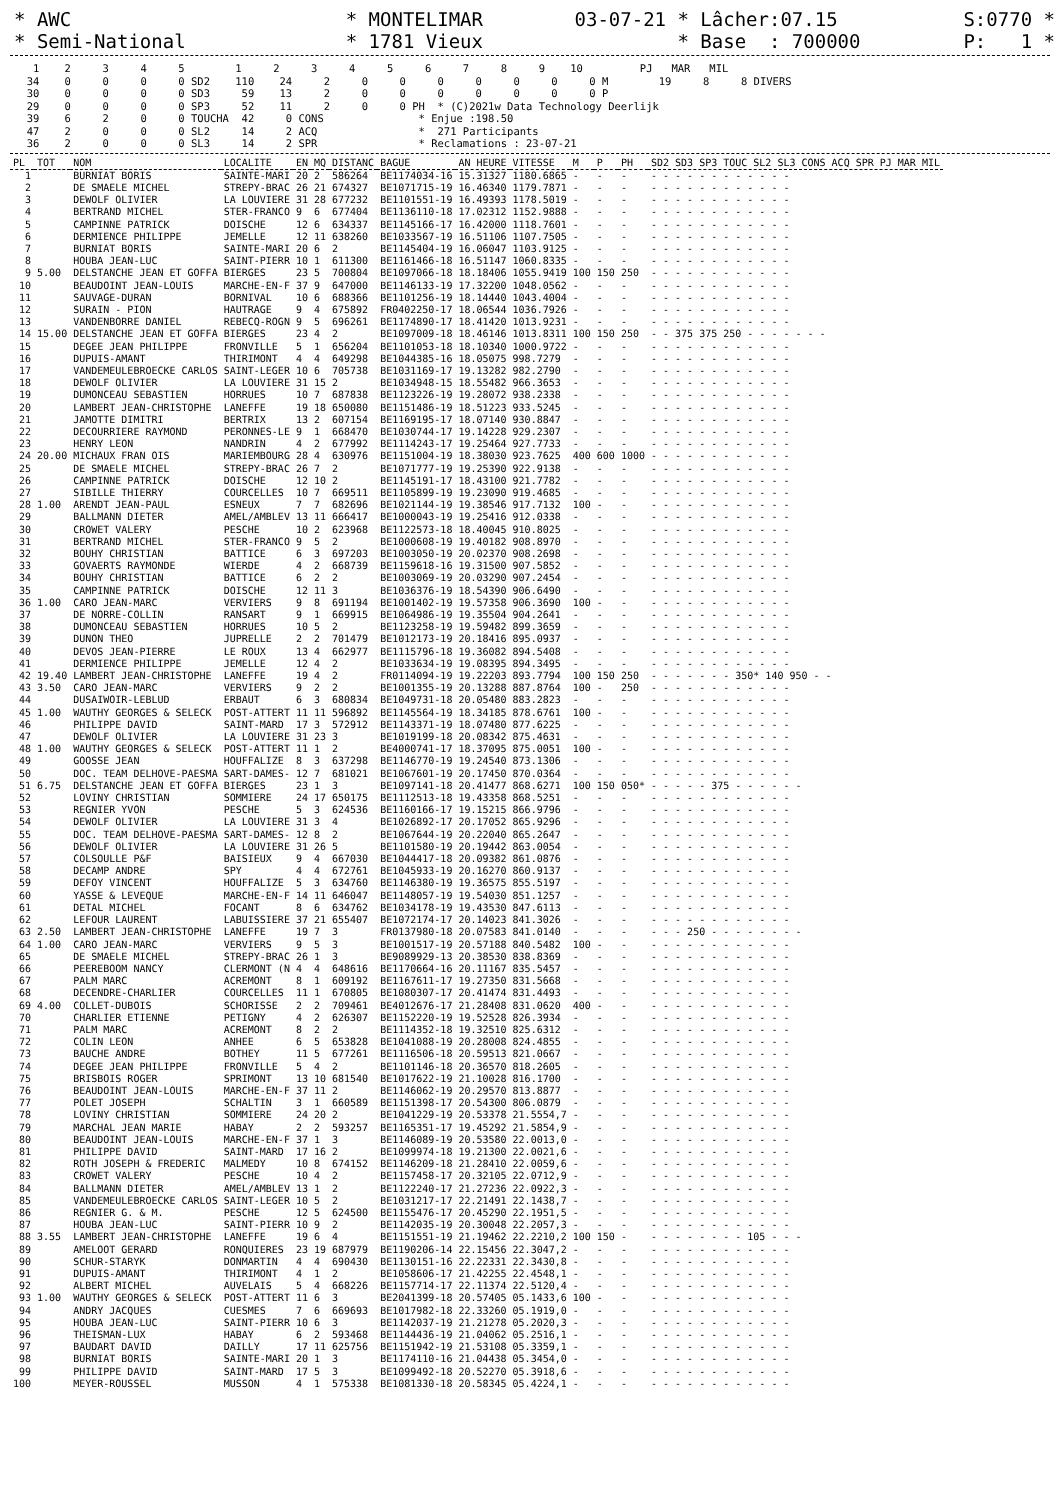* AWC                        * MONTELIMAR        03-07-21 * Lâcher:07.15           S:0770 *
* Semi-National              * 1781 Vieux                 * Base  : 700000         P:   1 *
   1    2     3     4     5        1     2     3     4     5     6     7     8     9    10         PJ   MAR   MIL
  34    0     0     0     0 SD2    110    24     2     0     0     0     0     0     0     0 M        19     8     8 DIVERS
  30    0     0     0     0 SD3     59    13     2     0     0     0     0     0     0     0 P
  29    0     0     0     0 SP3     52    11     2     0     0 PH  * (C)2021w Data Technology Deerlijk
  39    6     2     0     0 TOUCHA  42     0 CONS               * Enjue :198.50
  47    2     0     0     0 SL2     14     2 ACQ                *  271 Participants
  36    2     0     0     0 SL3     14     2 SPR                * Reclamations : 23-07-21
| PL | TOT | NOM | LOCALITE | EN | MQ | DISTANC | BAGUE | AN HEURE | VITESSE | M | P | PH | SD2 SD3 SP3 TOUC SL2 SL3 CONS ACQ SPR PJ MAR MIL |
| --- | --- | --- | --- | --- | --- | --- | --- | --- | --- | --- | --- | --- | --- |
| 1 | | BURNIAT BORIS | SAINTE-MARI | 20 | 2 | 586264 | BE1174034-16 | 15.31327 | 1180.6865 | - | - | - | - - - - - - - - - - - - |
| 2 | | DE SMAELE MICHEL | STREPY-BRAC | 26 | 21 | 674327 | BE1071715-19 | 16.46340 | 1179.7871 | - | - | - | - - - - - - - - - - - - |
| 3 | | DEWOLF OLIVIER | LA LOUVIERE | 31 | 28 | 677232 | BE1101551-19 | 16.49393 | 1178.5019 | - | - | - | - - - - - - - - - - - - |
| 4 | | BERTRAND MICHEL | STER-FRANCO | 9 | 6 | 677404 | BE1136110-18 | 17.02312 | 1152.9888 | - | - | - | - - - - - - - - - - - - |
| 5 | | CAMPINNE PATRICK | DOISCHE | 12 | 6 | 634337 | BE1145166-17 | 16.42000 | 1118.7601 | - | - | - | - - - - - - - - - - - - |
| 6 | | DERMIENCE PHILIPPE | JEMELLE | 12 | 11 | 638260 | BE1033567-19 | 16.51106 | 1107.7505 | - | - | - | - - - - - - - - - - - - |
| 7 | | BURNIAT BORIS | SAINTE-MARI | 20 | 6 | 2 | BE1145404-19 | 16.06047 | 1103.9125 | - | - | - | - - - - - - - - - - - - |
| 8 | | HOUBA JEAN-LUC | SAINT-PIERR | 10 | 1 | 611300 | BE1161466-18 | 16.51147 | 1060.8335 | - | - | - | - - - - - - - - - - - - |
| 9 | 5.00 | DELSTANCHE JEAN ET GOFFA | BIERGES | 23 | 5 | 700804 | BE1097066-18 | 18.18406 | 1055.9419 | 100 | 150 | 250 | - - - - - - - - - - - - |
| 10 | | BEAUDOINT JEAN-LOUIS | MARCHE-EN-F | 37 | 9 | 647000 | BE1146133-19 | 17.32200 | 1048.0562 | - | - | - | - - - - - - - - - - - - |
| 11 | | SAUVAGE-DURAN | BORNIVAL | 10 | 6 | 688366 | BE1101256-19 | 18.14440 | 1043.4004 | - | - | - | - - - - - - - - - - - - |
| 12 | | SURAIN - PION | HAUTRAGE | 9 | 4 | 675892 | FR0402250-17 | 18.06544 | 1036.7926 | - | - | - | - - - - - - - - - - - - |
| 13 | | VANDENBORRE DANIEL | REBECQ-ROGN | 9 | 5 | 696261 | BE1174890-17 | 18.41420 | 1013.9231 | - | - | - | - - - - - - - - - - - - |
| 14 | 15.00 | DELSTANCHE JEAN ET GOFFA | BIERGES | 23 | 4 | 2 | BE1097009-18 | 18.46146 | 1013.8311 | 100 | 150 | 250 | - - 375 375 250 - - - - - - - |
| 15 | | DEGEE JEAN PHILIPPE | FRONVILLE | 5 | 1 | 656204 | BE1101053-18 | 18.10340 | 1000.9722 | - | - | - | - - - - - - - - - - - - |
| 16 | | DUPUIS-AMANT | THIRIMONT | 4 | 4 | 649298 | BE1044385-16 | 18.05075 | 998.7279 | - | - | - | - - - - - - - - - - - - |
| 17 | | VANDEMEULEBROECKE CARLOS | SAINT-LEGER | 10 | 6 | 705738 | BE1031169-17 | 19.13282 | 982.2790 | - | - | - | - - - - - - - - - - - - |
| 18 | | DEWOLF OLIVIER | LA LOUVIERE | 31 | 15 | 2 | BE1034948-15 | 18.55482 | 966.3653 | - | - | - | - - - - - - - - - - - - |
| 19 | | DUMONCEAU SEBASTIEN | HORRUES | 10 | 7 | 687838 | BE1123226-19 | 19.28072 | 938.2338 | - | - | - | - - - - - - - - - - - - |
| 20 | | LAMBERT JEAN-CHRISTOPHE | LANEFFE | 19 | 18 | 650080 | BE1151486-19 | 18.51223 | 933.5245 | - | - | - | - - - - - - - - - - - - |
| 21 | | JAMOTTE DIMITRI | BERTRIX | 13 | 2 | 607154 | BE1169195-17 | 18.07140 | 930.8847 | - | - | - | - - - - - - - - - - - - |
| 22 | | DECOURRIERE RAYMOND | PERONNES-LE | 9 | 1 | 668470 | BE1030744-17 | 19.14228 | 929.2307 | - | - | - | - - - - - - - - - - - - |
| 23 | | HENRY LEON | NANDRIN | 4 | 2 | 677992 | BE1114243-17 | 19.25464 | 927.7733 | - | - | - | - - - - - - - - - - - - |
| 24 | 20.00 | MICHAUX FRAN OIS | MARIEMBOURG | 28 | 4 | 630976 | BE1151004-19 | 18.38030 | 923.7625 | 400 | 600 | 1000 | - - - - - - - - - - - - |
| 25 | | DE SMAELE MICHEL | STREPY-BRAC | 26 | 7 | 2 | BE1071777-19 | 19.25390 | 922.9138 | - | - | - | - - - - - - - - - - - - |
| 26 | | CAMPINNE PATRICK | DOISCHE | 12 | 10 | 2 | BE1145191-17 | 18.43100 | 921.7782 | - | - | - | - - - - - - - - - - - - |
| 27 | | SIBILLE THIERRY | COURCELLES | 10 | 7 | 669511 | BE1105899-19 | 19.23090 | 919.4685 | - | - | - | - - - - - - - - - - - - |
| 28 | 1.00 | ARENDT JEAN-PAUL | ESNEUX | 7 | 7 | 682696 | BE1021144-19 | 19.38546 | 917.7132 | 100 | - | - | - - - - - - - - - - - - |
| 29 | | BALLMANN DIETER | AMEL/AMBLEV | 13 | 11 | 666417 | BE1000043-19 | 19.25416 | 912.0338 | - | - | - | - - - - - - - - - - - - |
| 30 | | CROWET VALERY | PESCHE | 10 | 2 | 623968 | BE1122573-18 | 18.40045 | 910.8025 | - | - | - | - - - - - - - - - - - - |
| 31 | | BERTRAND MICHEL | STER-FRANCO | 9 | 5 | 2 | BE1000608-19 | 19.40182 | 908.8970 | - | - | - | - - - - - - - - - - - - |
| 32 | | BOUHY CHRISTIAN | BATTICE | 6 | 3 | 697203 | BE1003050-19 | 20.02370 | 908.2698 | - | - | - | - - - - - - - - - - - - |
| 33 | | GOVAERTS RAYMONDE | WIERDE | 4 | 2 | 668739 | BE1159618-16 | 19.31500 | 907.5852 | - | - | - | - - - - - - - - - - - - |
| 34 | | BOUHY CHRISTIAN | BATTICE | 6 | 2 | 2 | BE1003069-19 | 20.03290 | 907.2454 | - | - | - | - - - - - - - - - - - - |
| 35 | | CAMPINNE PATRICK | DOISCHE | 12 | 11 | 3 | BE1036376-19 | 18.54390 | 906.6490 | - | - | - | - - - - - - - - - - - - |
| 36 | 1.00 | CARO JEAN-MARC | VERVIERS | 9 | 8 | 691194 | BE1001402-19 | 19.57358 | 906.3690 | 100 | - | - | - - - - - - - - - - - - |
| 37 | | DE NORRE-COLLIN | RANSART | 9 | 1 | 669915 | BE1064986-19 | 19.35504 | 904.2641 | - | - | - | - - - - - - - - - - - - |
| 38 | | DUMONCEAU SEBASTIEN | HORRUES | 10 | 5 | 2 | BE1123258-19 | 19.59482 | 899.3659 | - | - | - | - - - - - - - - - - - - |
| 39 | | DUNON THEO | JUPRELLE | 2 | 2 | 701479 | BE1012173-19 | 20.18416 | 895.0937 | - | - | - | - - - - - - - - - - - - |
| 40 | | DEVOS JEAN-PIERRE | LE ROUX | 13 | 4 | 662977 | BE1115796-18 | 19.36082 | 894.5408 | - | - | - | - - - - - - - - - - - - |
| 41 | | DERMIENCE PHILIPPE | JEMELLE | 12 | 4 | 2 | BE1033634-19 | 19.08395 | 894.3495 | - | - | - | - - - - - - - - - - - - |
| 42 | 19.40 | LAMBERT JEAN-CHRISTOPHE | LANEFFE | 19 | 4 | 2 | FR0114094-19 | 19.22203 | 893.7794 | 100 | 150 | 250 | - - - - - - - 350* 140 950 - - |
| 43 | 3.50 | CARO JEAN-MARC | VERVIERS | 9 | 2 | 2 | BE1001355-19 | 20.13288 | 887.8764 | 100 | - | 250 | - - - - - - - - - - - - |
| 44 | | DUSAIWOIR-LEBLUD | ERBAUT | 6 | 3 | 680834 | BE1049731-18 | 20.05480 | 883.2823 | - | - | - | - - - - - - - - - - - - |
| 45 | 1.00 | WAUTHY GEORGES & SELECK | POST-ATTERT | 11 | 11 | 596892 | BE1145564-19 | 18.34185 | 878.6761 | 100 | - | - | - - - - - - - - - - - - |
| 46 | | PHILIPPE DAVID | SAINT-MARD | 17 | 3 | 572912 | BE1143371-19 | 18.07480 | 877.6225 | - | - | - | - - - - - - - - - - - - |
| 47 | | DEWOLF OLIVIER | LA LOUVIERE | 31 | 23 | 3 | BE1019199-18 | 20.08342 | 875.4631 | - | - | - | - - - - - - - - - - - - |
| 48 | 1.00 | WAUTHY GEORGES & SELECK | POST-ATTERT | 11 | 1 | 2 | BE4000741-17 | 18.37095 | 875.0051 | 100 | - | - | - - - - - - - - - - - - |
| 49 | | GOOSSE JEAN | HOUFFALIZE | 8 | 3 | 637298 | BE1146770-19 | 19.24540 | 873.1306 | - | - | - | - - - - - - - - - - - - |
| 50 | | DOC. TEAM DELHOVE-PAESMA | SART-DAMES- | 12 | 7 | 681021 | BE1067601-19 | 20.17450 | 870.0364 | - | - | - | - - - - - - - - - - - - |
| 51 | 6.75 | DELSTANCHE JEAN ET GOFFA | BIERGES | 23 | 1 | 3 | BE1097141-18 | 20.41477 | 868.6271 | 100 | 150 | 050* | - - - - - 375 - - - - - - |
| 52 | | LOVINY CHRISTIAN | SOMMIERE | 24 | 17 | 650175 | BE1112513-18 | 19.43358 | 868.5251 | - | - | - | - - - - - - - - - - - - |
| 53 | | REGNIER YVON | PESCHE | 5 | 3 | 624536 | BE1160166-17 | 19.15215 | 866.9796 | - | - | - | - - - - - - - - - - - - |
| 54 | | DEWOLF OLIVIER | LA LOUVIERE | 31 | 3 | 4 | BE1026892-17 | 20.17052 | 865.9296 | - | - | - | - - - - - - - - - - - - |
| 55 | | DOC. TEAM DELHOVE-PAESMA | SART-DAMES- | 12 | 8 | 2 | BE1067644-19 | 20.22040 | 865.2647 | - | - | - | - - - - - - - - - - - - |
| 56 | | DEWOLF OLIVIER | LA LOUVIERE | 31 | 26 | 5 | BE1101580-19 | 20.19442 | 863.0054 | - | - | - | - - - - - - - - - - - - |
| 57 | | COLSOULLE P&F | BAISIEUX | 9 | 4 | 667030 | BE1044417-18 | 20.09382 | 861.0876 | - | - | - | - - - - - - - - - - - - |
| 58 | | DECAMP ANDRE | SPY | 4 | 4 | 672761 | BE1045933-19 | 20.16270 | 860.9137 | - | - | - | - - - - - - - - - - - - |
| 59 | | DEFOY VINCENT | HOUFFALIZE | 5 | 3 | 634760 | BE1146380-19 | 19.36575 | 855.5197 | - | - | - | - - - - - - - - - - - - |
| 60 | | YASSE & LEVEQUE | MARCHE-EN-F | 14 | 11 | 646047 | BE1148057-19 | 19.54030 | 851.1257 | - | - | - | - - - - - - - - - - - - |
| 61 | | DETAL MICHEL | FOCANT | 8 | 6 | 634762 | BE1034178-19 | 19.43530 | 847.6113 | - | - | - | - - - - - - - - - - - - |
| 62 | | LEFOUR LAURENT | LABUISSIERE | 37 | 21 | 655407 | BE1072174-17 | 20.14023 | 841.3026 | - | - | - | - - - - - - - - - - - - |
| 63 | 2.50 | LAMBERT JEAN-CHRISTOPHE | LANEFFE | 19 | 7 | 3 | FR0137980-18 | 20.07583 | 841.0140 | - | - | - | - - - 250 - - - - - - - - |
| 64 | 1.00 | CARO JEAN-MARC | VERVIERS | 9 | 5 | 3 | BE1001517-19 | 20.57188 | 840.5482 | 100 | - | - | - - - - - - - - - - - - |
| 65 | | DE SMAELE MICHEL | STREPY-BRAC | 26 | 1 | 3 | BE9089929-13 | 20.38530 | 838.8369 | - | - | - | - - - - - - - - - - - - |
| 66 | | PEEREBOOM NANCY | CLERMONT (N | 4 | 4 | 648616 | BE1170664-16 | 20.11167 | 835.5457 | - | - | - | - - - - - - - - - - - - |
| 67 | | PALM MARC | ACREMONT | 8 | 1 | 609192 | BE1167611-17 | 19.27350 | 831.5668 | - | - | - | - - - - - - - - - - - - |
| 68 | | DECENDRE-CHARLIER | COURCELLES | 11 | 1 | 670805 | BE1080307-17 | 20.41474 | 831.4493 | - | - | - | - - - - - - - - - - - - |
| 69 | 4.00 | COLLET-DUBOIS | SCHORISSE | 2 | 2 | 709461 | BE4012676-17 | 21.28408 | 831.0620 | 400 | - | - | - - - - - - - - - - - - |
| 70 | | CHARLIER ETIENNE | PETIGNY | 4 | 2 | 626307 | BE1152220-19 | 19.52528 | 826.3934 | - | - | - | - - - - - - - - - - - - |
| 71 | | PALM MARC | ACREMONT | 8 | 2 | 2 | BE1114352-18 | 19.32510 | 825.6312 | - | - | - | - - - - - - - - - - - - |
| 72 | | COLIN LEON | ANHEE | 6 | 5 | 653828 | BE1041088-19 | 20.28008 | 824.4855 | - | - | - | - - - - - - - - - - - - |
| 73 | | BAUCHE ANDRE | BOTHEY | 11 | 5 | 677261 | BE1116506-18 | 20.59513 | 821.0667 | - | - | - | - - - - - - - - - - - - |
| 74 | | DEGEE JEAN PHILIPPE | FRONVILLE | 5 | 4 | 2 | BE1101146-18 | 20.36570 | 818.2605 | - | - | - | - - - - - - - - - - - - |
| 75 | | BRISBOIS ROGER | SPRIMONT | 13 | 10 | 681540 | BE1017622-19 | 21.10028 | 816.1700 | - | - | - | - - - - - - - - - - - - |
| 76 | | BEAUDOINT JEAN-LOUIS | MARCHE-EN-F | 37 | 11 | 2 | BE1146062-19 | 20.29570 | 813.8877 | - | - | - | - - - - - - - - - - - - |
| 77 | | POLET JOSEPH | SCHALTIN | 3 | 1 | 660589 | BE1151398-17 | 20.54300 | 806.0879 | - | - | - | - - - - - - - - - - - - |
| 78 | | LOVINY CHRISTIAN | SOMMIERE | 24 | 20 | 2 | BE1041229-19 | 20.53378 | 21.5554,7 | - | - | - | - - - - - - - - - - - - |
| 79 | | MARCHAL JEAN MARIE | HABAY | 2 | 2 | 593257 | BE1165351-17 | 19.45292 | 21.5854,9 | - | - | - | - - - - - - - - - - - - |
| 80 | | BEAUDOINT JEAN-LOUIS | MARCHE-EN-F | 37 | 1 | 3 | BE1146089-19 | 20.53580 | 22.0013,0 | - | - | - | - - - - - - - - - - - - |
| 81 | | PHILIPPE DAVID | SAINT-MARD | 17 | 16 | 2 | BE1099974-18 | 19.21300 | 22.0021,6 | - | - | - | - - - - - - - - - - - - |
| 82 | | ROTH JOSEPH & FREDERIC | MALMEDY | 10 | 8 | 674152 | BE1146209-18 | 21.28410 | 22.0059,6 | - | - | - | - - - - - - - - - - - - |
| 83 | | CROWET VALERY | PESCHE | 10 | 4 | 2 | BE1157458-17 | 20.32105 | 22.0712,9 | - | - | - | - - - - - - - - - - - - |
| 84 | | BALLMANN DIETER | AMEL/AMBLEV | 13 | 1 | 2 | BE1122240-17 | 21.27236 | 22.0922,3 | - | - | - | - - - - - - - - - - - - |
| 85 | | VANDEMEULEBROECKE CARLOS | SAINT-LEGER | 10 | 5 | 2 | BE1031217-17 | 22.21491 | 22.1438,7 | - | - | - | - - - - - - - - - - - - |
| 86 | | REGNIER G. & M. | PESCHE | 12 | 5 | 624500 | BE1155476-17 | 20.45290 | 22.1951,5 | - | - | - | - - - - - - - - - - - - |
| 87 | | HOUBA JEAN-LUC | SAINT-PIERR | 10 | 9 | 2 | BE1142035-19 | 20.30048 | 22.2057,3 | - | - | - | - - - - - - - - - - - - |
| 88 | 3.55 | LAMBERT JEAN-CHRISTOPHE | LANEFFE | 19 | 6 | 4 | BE1151551-19 | 21.19462 | 22.2210,2 | 100 | 150 | - | - - - - - - - - 105 - - - |
| 89 | | AMELOOT GERARD | RONQUIERES | 23 | 19 | 687979 | BE1190206-14 | 22.15456 | 22.3047,2 | - | - | - | - - - - - - - - - - - - |
| 90 | | SCHUR-STARYK | DONMARTIN | 4 | 4 | 690430 | BE1130151-16 | 22.22331 | 22.3430,8 | - | - | - | - - - - - - - - - - - - |
| 91 | | DUPUIS-AMANT | THIRIMONT | 4 | 1 | 2 | BE1058606-17 | 21.42255 | 22.4548,1 | - | - | - | - - - - - - - - - - - - |
| 92 | | ALBERT MICHEL | AUVELAIS | 5 | 4 | 668226 | BE1157714-17 | 22.11374 | 22.5120,4 | - | - | - | - - - - - - - - - - - - |
| 93 | 1.00 | WAUTHY GEORGES & SELECK | POST-ATTERT | 11 | 6 | 3 | BE2041399-18 | 20.57405 | 05.1433,6 | 100 | - | - | - - - - - - - - - - - - |
| 94 | | ANDRY JACQUES | CUESMES | 7 | 6 | 669693 | BE1017982-18 | 22.33260 | 05.1919,0 | - | - | - | - - - - - - - - - - - - |
| 95 | | HOUBA JEAN-LUC | SAINT-PIERR | 10 | 6 | 3 | BE1142037-19 | 21.21278 | 05.2020,3 | - | - | - | - - - - - - - - - - - - |
| 96 | | THEISMAN-LUX | HABAY | 6 | 2 | 593468 | BE1144436-19 | 21.04062 | 05.2516,1 | - | - | - | - - - - - - - - - - - - |
| 97 | | BAUDART DAVID | DAILLY | 17 | 11 | 625756 | BE1151942-19 | 21.53108 | 05.3359,1 | - | - | - | - - - - - - - - - - - - |
| 98 | | BURNIAT BORIS | SAINTE-MARI | 20 | 1 | 3 | BE1174110-16 | 21.04438 | 05.3454,0 | - | - | - | - - - - - - - - - - - - |
| 99 | | PHILIPPE DAVID | SAINT-MARD | 17 | 5 | 3 | BE1099492-18 | 20.52270 | 05.3918,6 | - | - | - | - - - - - - - - - - - - |
| 100 | | MEYER-ROUSSEL | MUSSON | 4 | 1 | 575338 | BE1081330-18 | 20.58345 | 05.4224,1 | - | - | - | - - - - - - - - - - - - |